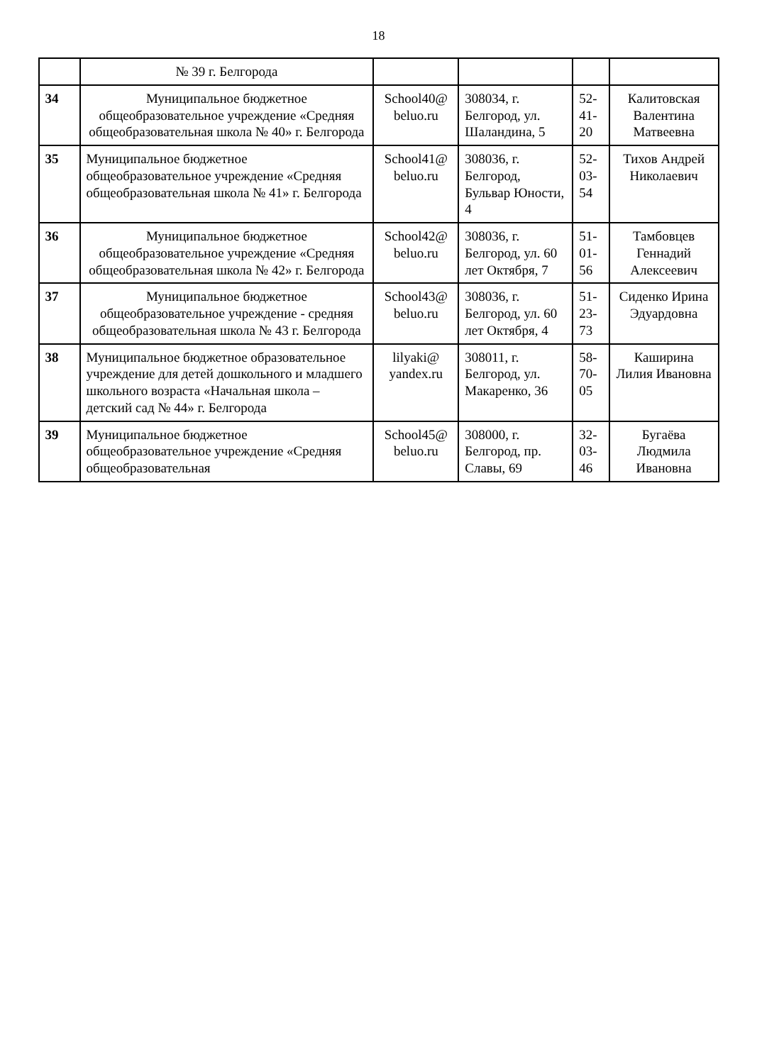18
| | № 39 г. Белгорода | | | | |
| 34 | Муниципальное бюджетное общеобразовательное учреждение «Средняя общеобразовательная школа № 40» г. Белгорода | School40@ beluo.ru | 308034, г. Белгород, ул. Шаландина, 5 | 52-41-20 | Калитовская Валентина Матвеевна |
| 35 | Муниципальное бюджетное общеобразовательное учреждение «Средняя общеобразовательная школа № 41» г. Белгорода | School41@ beluo.ru | 308036, г. Белгород, Бульвар Юности, 4 | 52-03-54 | Тихов Андрей Николаевич |
| 36 | Муниципальное бюджетное общеобразовательное учреждение «Средняя общеобразовательная школа № 42» г. Белгорода | School42@ beluo.ru | 308036, г. Белгород, ул. 60 лет Октября, 7 | 51-01-56 | Тамбовцев Геннадий Алексеевич |
| 37 | Муниципальное бюджетное общеобразовательное учреждение - средняя общеобразовательная школа № 43 г. Белгорода | School43@ beluo.ru | 308036, г. Белгород, ул. 60 лет Октября, 4 | 51-23-73 | Сиденко Ирина Эдуардовна |
| 38 | Муниципальное бюджетное образовательное учреждение для детей дошкольного и младшего школьного возраста «Начальная школа – детский сад № 44» г. Белгорода | lilyaki@ yandex.ru | 308011, г. Белгород, ул. Макаренко, 36 | 58-70-05 | Каширина Лилия Ивановна |
| 39 | Муниципальное бюджетное общеобразовательное учреждение «Средняя общеобразовательная | School45@ beluo.ru | 308000, г. Белгород, пр. Славы, 69 | 32-03-46 | Бугаёва Людмила Ивановна |